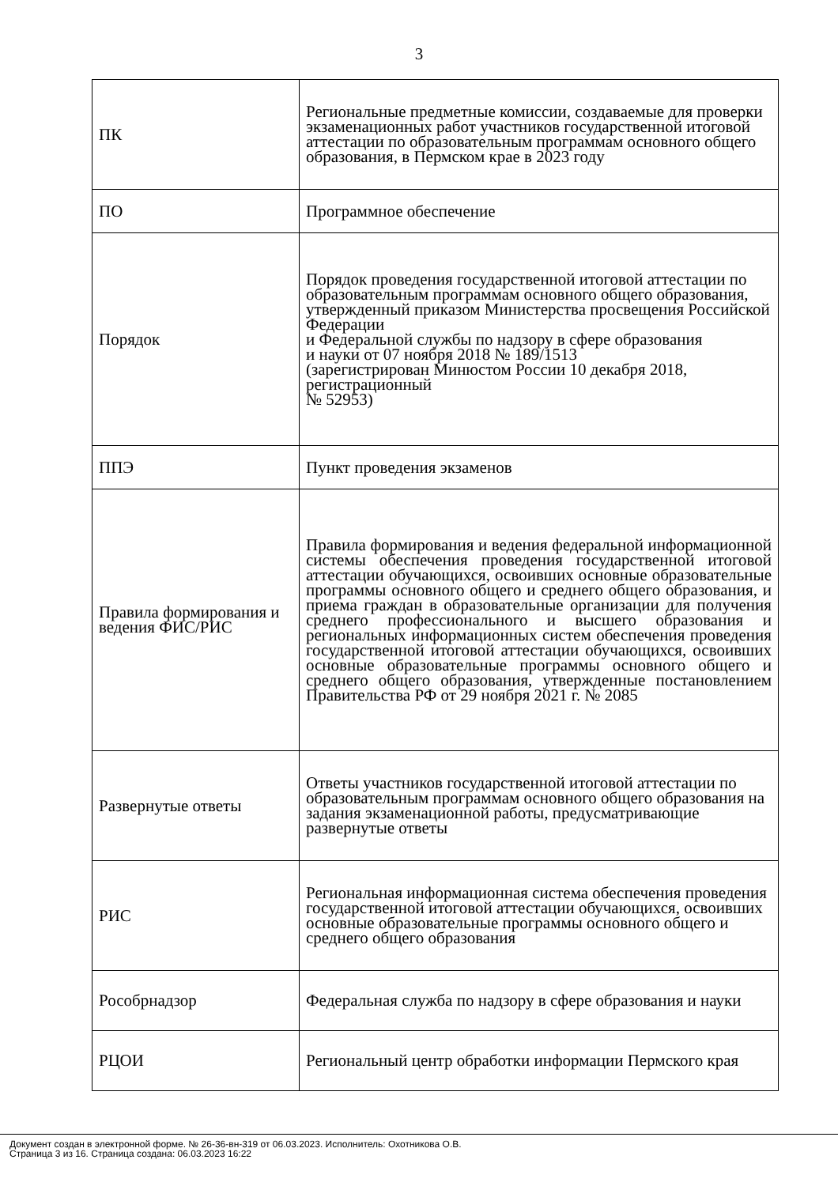3
| ПК | Региональные предметные комиссии, создаваемые для проверки экзаменационных работ участников государственной итоговой аттестации по образовательным программам основного общего образования, в Пермском крае в 2023 году |
| ПО | Программное обеспечение |
| Порядок | Порядок проведения государственной итоговой аттестации по образовательным программам основного общего образования, утвержденный приказом Министерства просвещения Российской Федерации и Федеральной службы по надзору в сфере образования и науки от 07 ноября 2018 № 189/1513 (зарегистрирован Минюстом России 10 декабря 2018, регистрационный № 52953) |
| ППЭ | Пункт проведения экзаменов |
| Правила формирования и ведения ФИС/РИС | Правила формирования и ведения федеральной информационной системы обеспечения проведения государственной итоговой аттестации обучающихся, освоивших основные образовательные программы основного общего и среднего общего образования, и приема граждан в образовательные организации для получения среднего профессионального и высшего образования и региональных информационных систем обеспечения проведения государственной итоговой аттестации обучающихся, освоивших основные образовательные программы основного общего и среднего общего образования, утвержденные постановлением Правительства РФ от 29 ноября 2021 г. № 2085 |
| Развернутые ответы | Ответы участников государственной итоговой аттестации по образовательным программам основного общего образования на задания экзаменационной работы, предусматривающие развернутые ответы |
| РИС | Региональная информационная система обеспечения проведения государственной итоговой аттестации обучающихся, освоивших основные образовательные программы основного общего и среднего общего образования |
| Рособрнадзор | Федеральная служба по надзору в сфере образования и науки |
| РЦОИ | Региональный центр обработки информации Пермского края |
Документ создан в электронной форме. № 26-36-вн-319 от 06.03.2023. Исполнитель: Охотникова О.В.
Страница 3 из 16. Страница создана: 06.03.2023 16:22